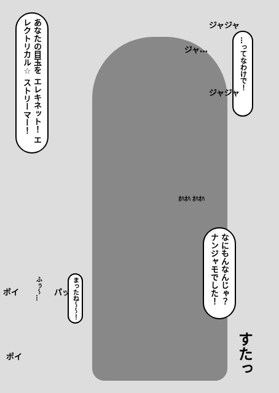あなたの目玉を エレキネット！ エレクトリカル☆ ストリーマー！
ジャジャ
ジャ…
…ってなわけで！
ジャジャ
ｵﾊｵﾊ ｵﾊｵﾊ
なにもんなんじゃ？ ナンジャモでした！
ポイ
ふぅ～…
パッ
まったね～～！
ポイ
すたっ